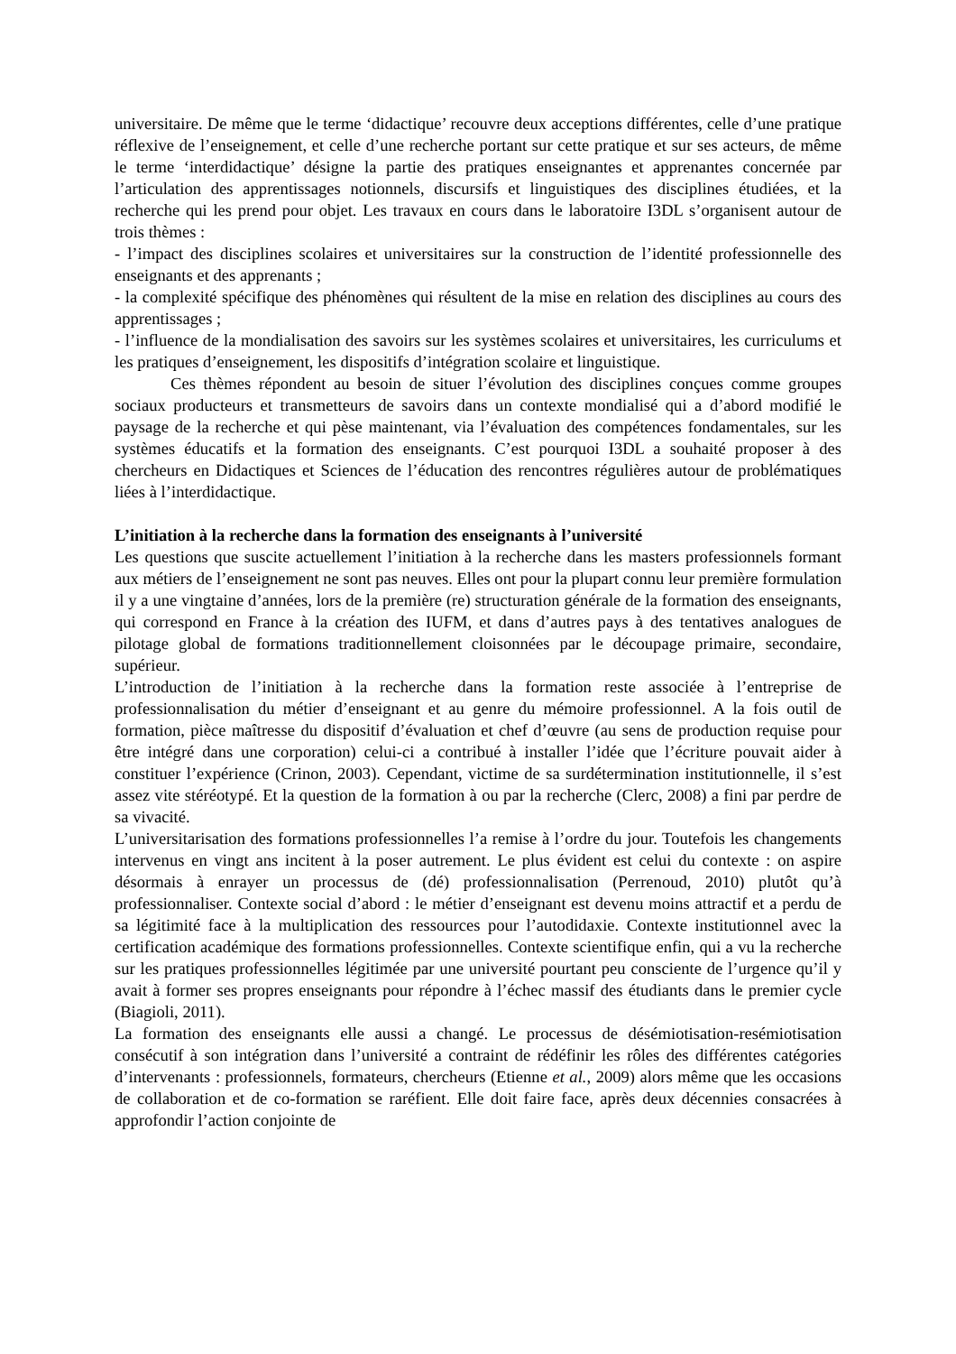universitaire. De même que le terme ‘didactique’ recouvre deux acceptions différentes, celle d’une pratique réflexive de l’enseignement, et celle d’une recherche portant sur cette pratique et sur ses acteurs, de même le terme ‘interdidactique’ désigne la partie des pratiques enseignantes et apprenantes concernée par l’articulation des apprentissages notionnels, discursifs et linguistiques des disciplines étudiées, et la recherche qui les prend pour objet. Les travaux en cours dans le laboratoire I3DL s’organisent autour de trois thèmes :
- l’impact des disciplines scolaires et universitaires sur la construction de l’identité professionnelle des enseignants et des apprenants ;
- la complexité spécifique des phénomènes qui résultent de la mise en relation des disciplines au cours des apprentissages ;
- l’influence de la mondialisation des savoirs sur les systèmes scolaires et universitaires, les curriculums et les pratiques d’enseignement, les dispositifs d’intégration scolaire et linguistique.
Ces thèmes répondent au besoin de situer l’évolution des disciplines conçues comme groupes sociaux producteurs et transmetteurs de savoirs dans un contexte mondialisé qui a d’abord modifié le paysage de la recherche et qui pèse maintenant, via l’évaluation des compétences fondamentales, sur les systèmes éducatifs et la formation des enseignants. C’est pourquoi I3DL a souhaité proposer à des chercheurs en Didactiques et Sciences de l’éducation des rencontres régulières autour de problématiques liées à l’interdidactique.
L’initiation à la recherche dans la formation des enseignants à l’université
Les questions que suscite actuellement l’initiation à la recherche dans les masters professionnels formant aux métiers de l’enseignement ne sont pas neuves. Elles ont pour la plupart connu leur première formulation il y a une vingtaine d’années, lors de la première (re) structuration générale de la formation des enseignants, qui correspond en France à la création des IUFM, et dans d’autres pays à des tentatives analogues de pilotage global de formations traditionnellement cloisonnées par le découpage primaire, secondaire, supérieur.
L’introduction de l’initiation à la recherche dans la formation reste associée à l’entreprise de professionnalisation du métier d’enseignant et au genre du mémoire professionnel. A la fois outil de formation, pièce maîtresse du dispositif d’évaluation et chef d’œuvre (au sens de production requise pour être intégré dans une corporation) celui-ci a contribué à installer l’idée que l’écriture pouvait aider à constituer l’expérience (Crinon, 2003). Cependant, victime de sa surdétermination institutionnelle, il s’est assez vite stéréotypé. Et la question de la formation à ou par la recherche (Clerc, 2008) a fini par perdre de sa vivacité.
L’universitarisation des formations professionnelles l’a remise à l’ordre du jour. Toutefois les changements intervenus en vingt ans incitent à la poser autrement. Le plus évident est celui du contexte : on aspire désormais à enrayer un processus de (dé) professionnalisation (Perrenoud, 2010) plutôt qu’à professionnaliser. Contexte social d’abord : le métier d’enseignant est devenu moins attractif et a perdu de sa légitimité face à la multiplication des ressources pour l’autodidaxie. Contexte institutionnel avec la certification académique des formations professionnelles. Contexte scientifique enfin, qui a vu la recherche sur les pratiques professionnelles légitimée par une université pourtant peu consciente de l’urgence qu’il y avait à former ses propres enseignants pour répondre à l’échec massif des étudiants dans le premier cycle (Biagioli, 2011).
La formation des enseignants elle aussi a changé. Le processus de désémiotisation-resémiotisation consécutif à son intégration dans l’université a contraint de rédéfinir les rôles des différentes catégories d’intervenants : professionnels, formateurs, chercheurs (Etienne et al., 2009) alors même que les occasions de collaboration et de co-formation se raréfient. Elle doit faire face, après deux décennies consacrées à approfondir l’action conjointe de